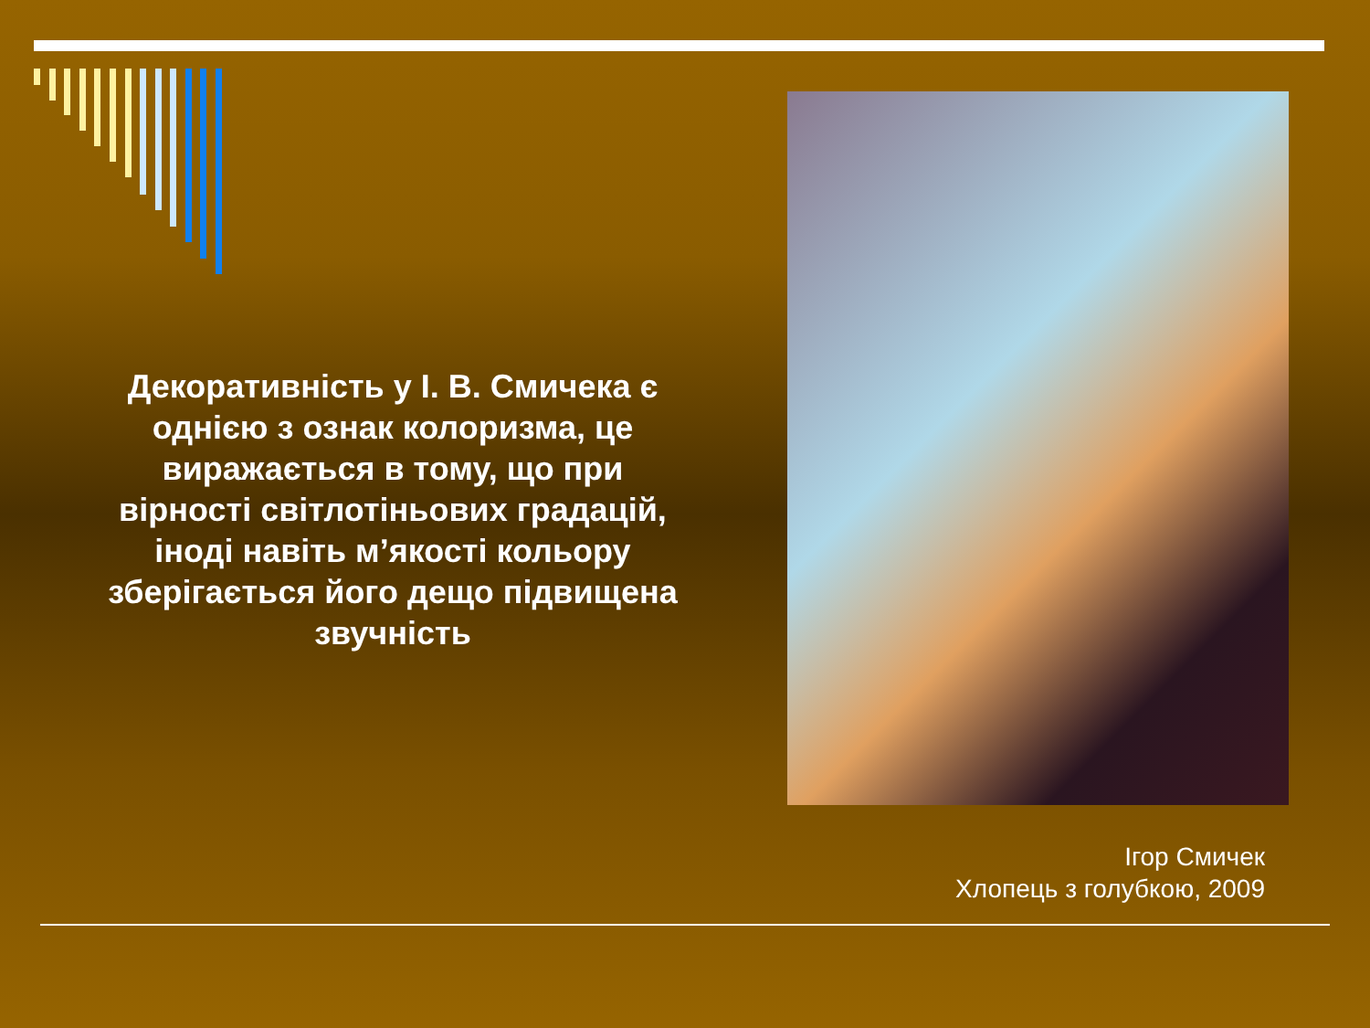Декоративність у І. В. Смичека є однією з ознак колоризма, це виражається в тому, що при вірності світлотіньових градацій, іноді навіть м’якості кольору зберігається його дещо підвищена звучність
Ігор Смичек
Хлопець з голубкою, 2009